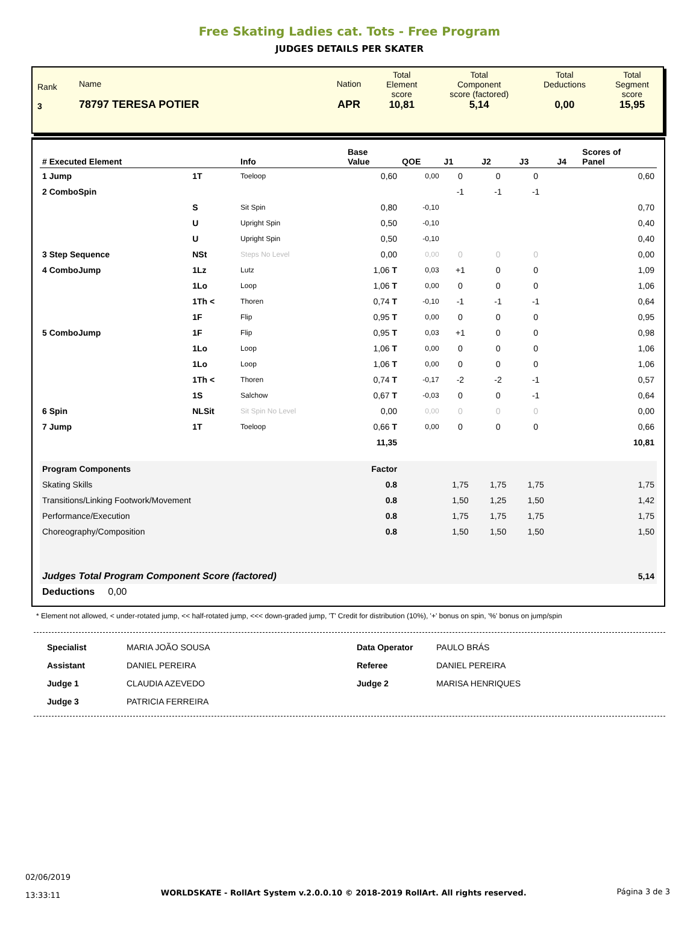Free Skating Ladies cat. Tots - Free Program
JUDGES DETAILS PER SKATER
| Rank 3 | Name 78797 TERESA POTIER | Nation APR | Total Element score 10,81 | Total Component score (factored) 5,14 | Total Deductions 0,00 | Total Segment score 15,95 |
| # Executed Element | | Info | Base Value | QOE | J1 | J2 | J3 | J4 | Scores of Panel |
| --- | --- | --- | --- | --- | --- | --- | --- | --- | --- |
| 1 Jump | 1T | Toeloop | 0,60 | 0,00 | 0 | 0 | 0 | | 0,60 |
| 2 ComboSpin | | | | | -1 | -1 | -1 | | |
| | S | Sit Spin | 0,80 | -0,10 | | | | | 0,70 |
| | U | Upright Spin | 0,50 | -0,10 | | | | | 0,40 |
| | U | Upright Spin | 0,50 | -0,10 | | | | | 0,40 |
| 3 Step Sequence | NSt | Steps No Level | 0,00 | 0,00 | 0 | 0 | 0 | | 0,00 |
| 4 ComboJump | 1Lz | Lutz | 1,06 T | 0,03 | +1 | 0 | 0 | | 1,09 |
| | 1Lo | Loop | 1,06 T | 0,00 | 0 | 0 | 0 | | 1,06 |
| | 1Th < | Thoren | 0,74 T | -0,10 | -1 | -1 | -1 | | 0,64 |
| | 1F | Flip | 0,95 T | 0,00 | 0 | 0 | 0 | | 0,95 |
| 5 ComboJump | 1F | Flip | 0,95 T | 0,03 | +1 | 0 | 0 | | 0,98 |
| | 1Lo | Loop | 1,06 T | 0,00 | 0 | 0 | 0 | | 1,06 |
| | 1Lo | Loop | 1,06 T | 0,00 | 0 | 0 | 0 | | 1,06 |
| | 1Th < | Thoren | 0,74 T | -0,17 | -2 | -2 | -1 | | 0,57 |
| | 1S | Salchow | 0,67 T | -0,03 | 0 | 0 | -1 | | 0,64 |
| 6 Spin | NLSit | Sit Spin No Level | 0,00 | 0,00 | 0 | 0 | 0 | | 0,00 |
| 7 Jump | 1T | Toeloop | 0,66 T | 0,00 | 0 | 0 | 0 | | 0,66 |
| | | | 11,35 | | | | | | 10,81 |
| Program Components | | | Factor | | | | | | |
| Skating Skills | | | 0.8 | | 1,75 | 1,75 | 1,75 | | 1,75 |
| Transitions/Linking Footwork/Movement | | | 0.8 | | 1,50 | 1,25 | 1,50 | | 1,42 |
| Performance/Execution | | | 0.8 | | 1,75 | 1,75 | 1,75 | | 1,75 |
| Choreography/Composition | | | 0.8 | | 1,50 | 1,50 | 1,50 | | 1,50 |
| Judges Total Program Component Score (factored) | | | | | | | | | 5,14 |
| Deductions 0,00 | | | | | | | | | |
* Element not allowed, < under-rotated jump, << half-rotated jump, <<< down-graded jump, 'T' Credit for distribution (10%), '+' bonus on spin, '%' bonus on jump/spin
| Specialist | MARIA JOÃO SOUSA | Data Operator | PAULO BRÁS |
| Assistant | DANIEL PEREIRA | Referee | DANIEL PEREIRA |
| Judge 1 | CLAUDIA AZEVEDO | Judge 2 | MARISA HENRIQUES |
| Judge 3 | PATRICIA FERREIRA | | |
02/06/2019
13:33:11
WORLDSKATE - RollArt System v.2.0.0.10 © 2018-2019 RollArt. All rights reserved.
Página 3 de 3